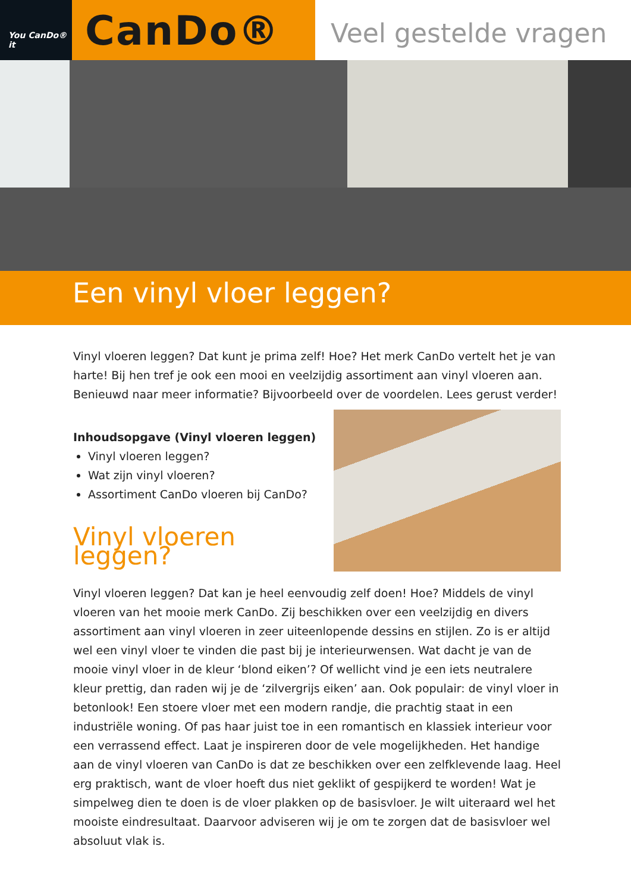You CanDo® it
CanDo®
Veel gestelde vragen
Een vinyl vloer leggen?
Vinyl vloeren leggen? Dat kunt je prima zelf! Hoe? Het merk CanDo vertelt het je van harte! Bij hen tref je ook een mooi en veelzijdig assortiment aan vinyl vloeren aan. Benieuwd naar meer informatie? Bijvoorbeeld over de voordelen. Lees gerust verder!
Inhoudsopgave (Vinyl vloeren leggen)
Vinyl vloeren leggen?
Wat zijn vinyl vloeren?
Assortiment CanDo vloeren bij CanDo?
Vinyl vloeren leggen?
Vinyl vloeren leggen? Dat kan je heel eenvoudig zelf doen! Hoe? Middels de vinyl vloeren van het mooie merk CanDo. Zij beschikken over een veelzijdig en divers assortiment aan vinyl vloeren in zeer uiteenlopende dessins en stijlen. Zo is er altijd wel een vinyl vloer te vinden die past bij je interieurwensen. Wat dacht je van de mooie vinyl vloer in de kleur ‘blond eiken’? Of wellicht vind je een iets neutralere kleur prettig, dan raden wij je de ‘zilvergrijs eiken’ aan. Ook populair: de vinyl vloer in betonlook! Een stoere vloer met een modern randje, die prachtig staat in een industriële woning. Of pas haar juist toe in een romantisch en klassiek interieur voor een verrassend effect. Laat je inspireren door de vele mogelijkheden. Het handige aan de vinyl vloeren van CanDo is dat ze beschikken over een zelfklevende laag. Heel erg praktisch, want de vloer hoeft dus niet geklikt of gespijkerd te worden! Wat je simpelweg dien te doen is de vloer plakken op de basisvloer. Je wilt uiteraard wel het mooiste eindresultaat. Daarvoor adviseren wij je om te zorgen dat de basisvloer wel absoluut vlak is.